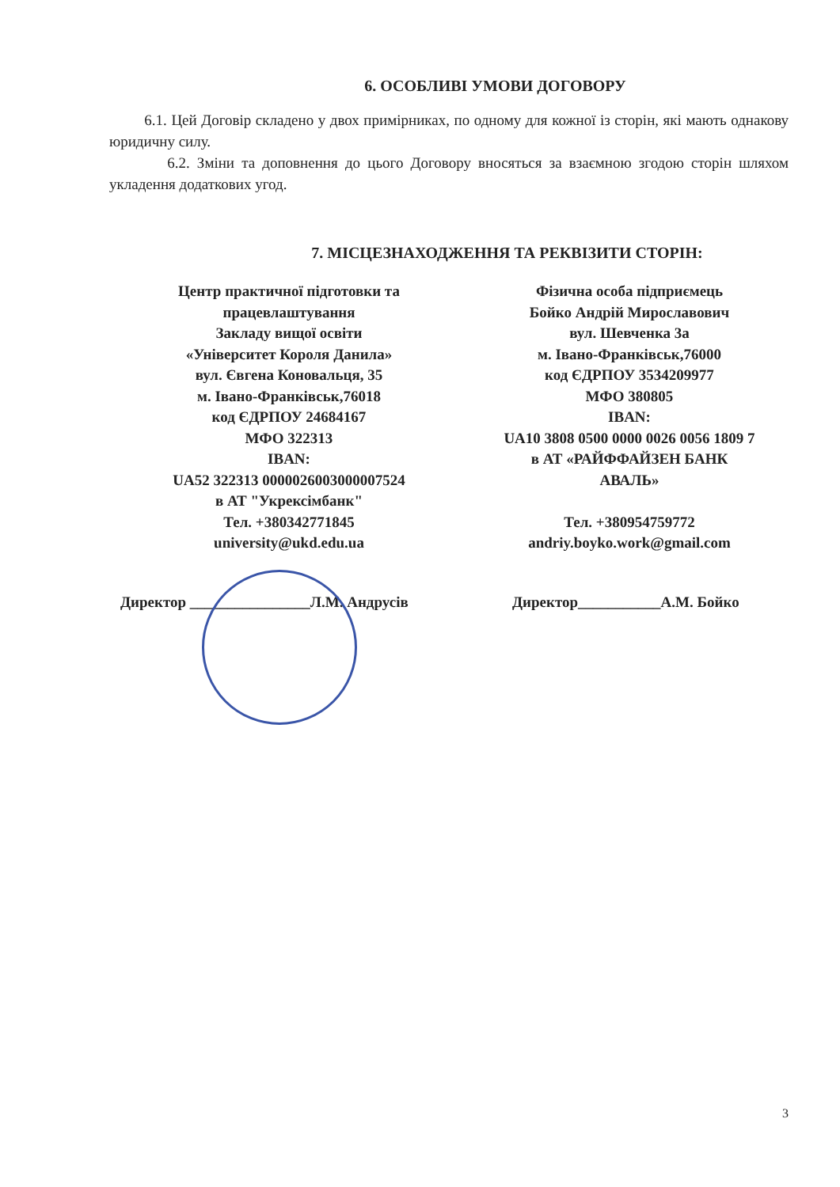6. ОСОБЛИВІ УМОВИ ДОГОВОРУ
6.1. Цей Договір складено у двох примірниках, по одному для кожної із сторін, які мають однакову юридичну силу.
6.2. Зміни та доповнення до цього Договору вносяться за взаємною згодою сторін шляхом укладення додаткових угод.
7. МІСЦЕЗНАХОДЖЕННЯ ТА РЕКВІЗИТИ СТОРІН:
Центр практичної підготовки та
працевлаштування
Закладу вищої освіти
«Університет Короля Данила»
вул. Євгена Коновальця, 35
м. Івано-Франківськ,76018
код ЄДРПОУ 24684167
МФО 322313
IBAN:
UA52 322313 0000026003000007524
в АТ "Укрексімбанк"
Тел. +380342771845
university@ukd.edu.ua
Фізична особа підприємець
Бойко Андрій Мирославович
вул. Шевченка 3а
м. Івано-Франківськ,76000
код ЄДРПОУ 3534209977
МФО 380805
IBAN:
UA10 3808 0500 0000 0026 0056 1809 7
в АТ «РАЙФФАЙЗЕН БАНК
АВАЛЬ»
Тел. +380954759772
andriy.boyko.work@gmail.com
Директор ________________Л.М. Андрусів Директор___________А.М. Бойко
3